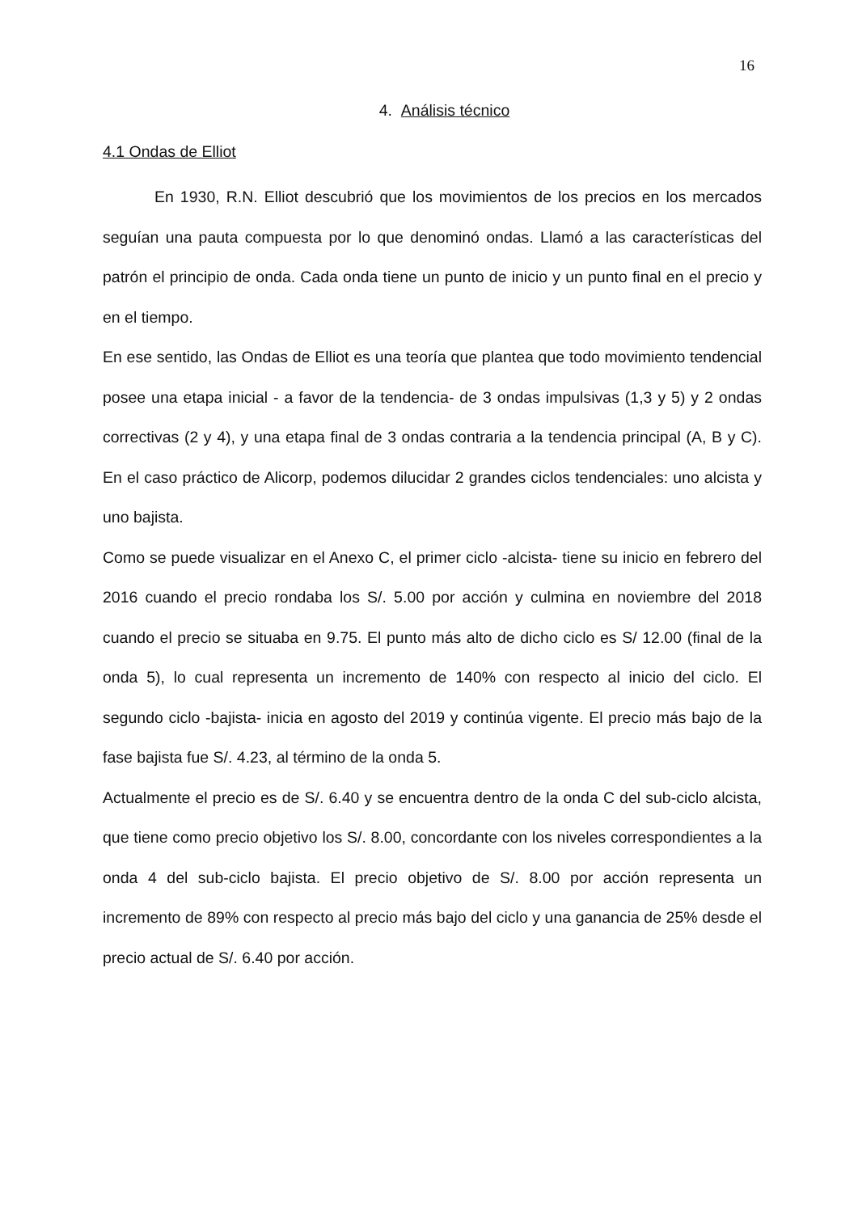16
4. Análisis técnico
4.1 Ondas de Elliot
En 1930, R.N. Elliot descubrió que los movimientos de los precios en los mercados seguían una pauta compuesta por lo que denominó ondas. Llamó a las características del patrón el principio de onda. Cada onda tiene un punto de inicio y un punto final en el precio y en el tiempo.
En ese sentido, las Ondas de Elliot es una teoría que plantea que todo movimiento tendencial posee una etapa inicial - a favor de la tendencia- de 3 ondas impulsivas (1,3 y 5) y 2 ondas correctivas (2 y 4), y una etapa final de 3 ondas contraria a la tendencia principal (A, B y C). En el caso práctico de Alicorp, podemos dilucidar 2 grandes ciclos tendenciales: uno alcista y uno bajista.
Como se puede visualizar en el Anexo C, el primer ciclo -alcista- tiene su inicio en febrero del 2016 cuando el precio rondaba los S/. 5.00 por acción y culmina en noviembre del 2018 cuando el precio se situaba en 9.75. El punto más alto de dicho ciclo es S/ 12.00 (final de la onda 5), lo cual representa un incremento de 140% con respecto al inicio del ciclo. El segundo ciclo -bajista- inicia en agosto del 2019 y continúa vigente. El precio más bajo de la fase bajista fue S/. 4.23, al término de la onda 5.
Actualmente el precio es de S/. 6.40 y se encuentra dentro de la onda C del sub-ciclo alcista, que tiene como precio objetivo los S/. 8.00, concordante con los niveles correspondientes a la onda 4 del sub-ciclo bajista. El precio objetivo de S/. 8.00 por acción representa un incremento de 89% con respecto al precio más bajo del ciclo y una ganancia de 25% desde el precio actual de S/. 6.40 por acción.